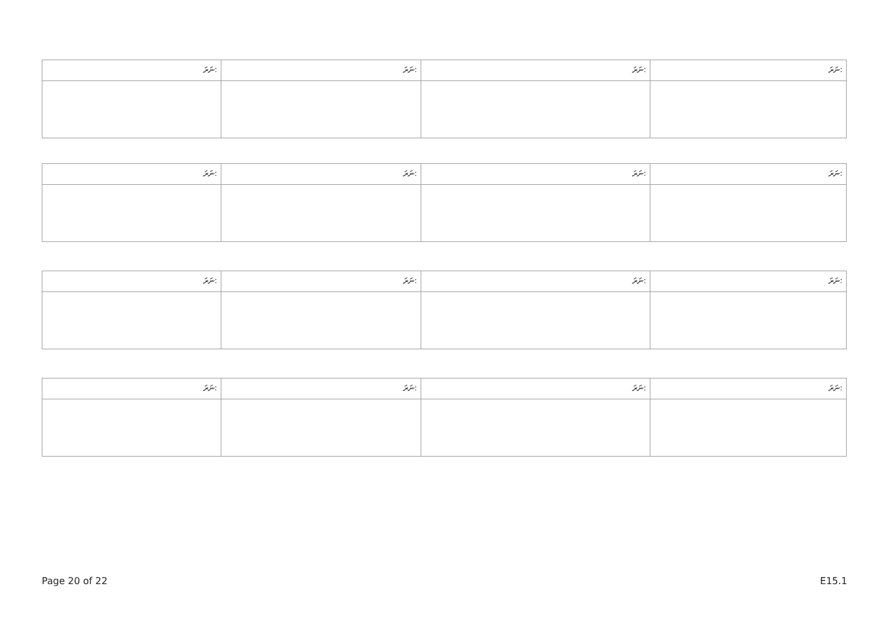| ނަރަ: | ނަރަ: | ނަރަ: | ނަރަ: |
| ނަރަ: | ނަރަ: | ނަރަ: | ނަރަ: |
| ނަރަ: | ނަރަ: | ނަރަ: | ނަރަ: |
| ނަރަ: | ނަރަ: | ނަރަ: | ނަރަ: |
Page 20 of 22 E15.1